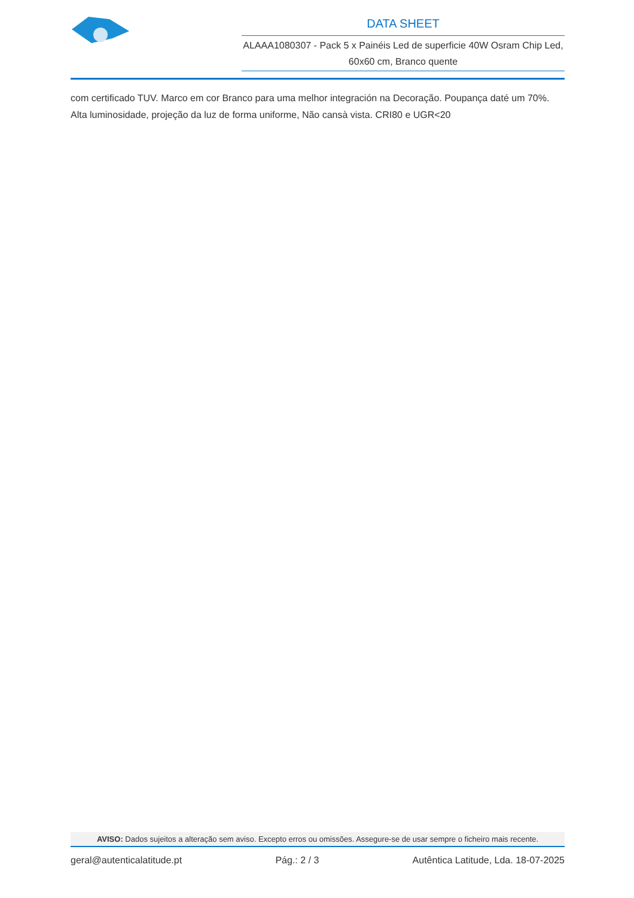DATA SHEET
ALAAA1080307 - Pack 5 x Painéis Led de superficie 40W Osram Chip Led, 60x60 cm, Branco quente
com certificado TUV. Marco em cor Branco para uma melhor integración na Decoração. Poupança daté um 70%. Alta luminosidade, projeção da luz de forma uniforme, Não cansà vista. CRI80 e UGR<20
AVISO: Dados sujeitos a alteração sem aviso. Excepto erros ou omissões. Assegure-se de usar sempre o ficheiro mais recente.
geral@autenticalatitude.pt Pág.: 2 / 3 Autêntica Latitude, Lda. 18-07-2025